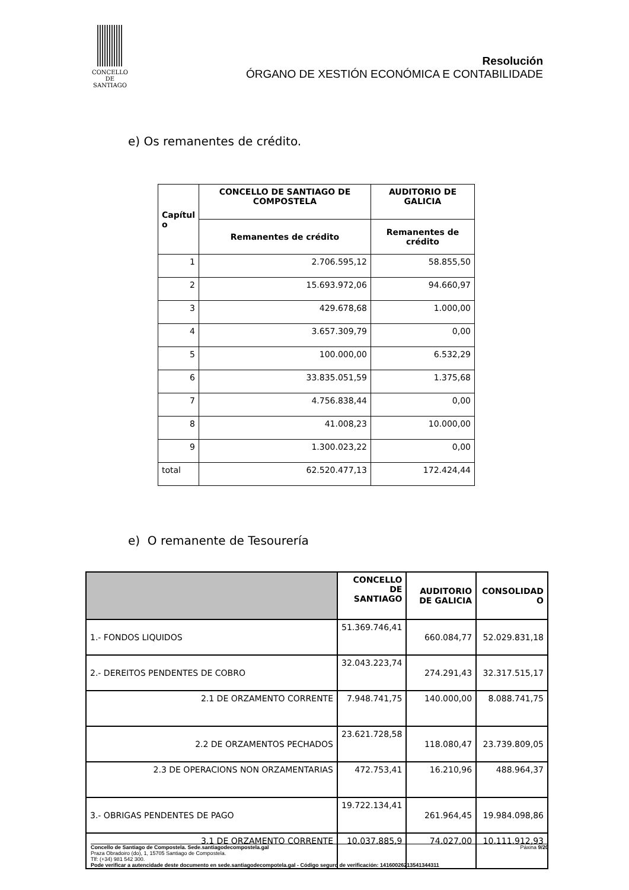CONCELLO DE
SANTIAGO
Resolución
ÓRGANO DE XESTIÓN ECONÓMICA E CONTABILIDADE
e) Os remanentes de crédito.
| Capítul o | CONCELLO DE SANTIAGO DE COMPOSTELA | AUDITORIO DE GALICIA |
| --- | --- | --- |
| | Remanentes de crédito | Remanentes de crédito |
| 1 | 2.706.595,12 | 58.855,50 |
| 2 | 15.693.972,06 | 94.660,97 |
| 3 | 429.678,68 | 1.000,00 |
| 4 | 3.657.309,79 | 0,00 |
| 5 | 100.000,00 | 6.532,29 |
| 6 | 33.835.051,59 | 1.375,68 |
| 7 | 4.756.838,44 | 0,00 |
| 8 | 41.008,23 | 10.000,00 |
| 9 | 1.300.023,22 | 0,00 |
| total | 62.520.477,13 | 172.424,44 |
e) O remanente de Tesourería
| | CONCELLO DE SANTIAGO | AUDITORIO DE GALICIA | CONSOLIDAD O |
| --- | --- | --- | --- |
| 1.- FONDOS LIQUIDOS | 51.369.746,41 | 660.084,77 | 52.029.831,18 |
| 2.- DEREITOS PENDENTES DE COBRO | 32.043.223,74 | 274.291,43 | 32.317.515,17 |
| 2.1 DE ORZAMENTO CORRENTE | 7.948.741,75 | 140.000,00 | 8.088.741,75 |
| 2.2 DE ORZAMENTOS PECHADOS | 23.621.728,58 | 118.080,47 | 23.739.809,05 |
| 2.3 DE OPERACIONS NON ORZAMENTARIAS | 472.753,41 | 16.210,96 | 488.964,37 |
| 3.- OBRIGAS PENDENTES DE PAGO | 19.722.134,41 | 261.964,45 | 19.984.098,86 |
| 3.1 DE ORZAMENTO CORRENTE | 10.037.885,9 | 74.027,00 | 10.111.912,93 |
Concello de Santiago de Compostela. Sede.santiagodecompostela.gal Páxina 9/20
Praza Obradoiro (do), 1, 15705 Santiago de Compostela.
Tlf: (+34) 981 542 300.
Pode verificar a autencidade deste documento en sede.santiagodecompotela.gal - Código seguro de verificación: 14160026213541344311